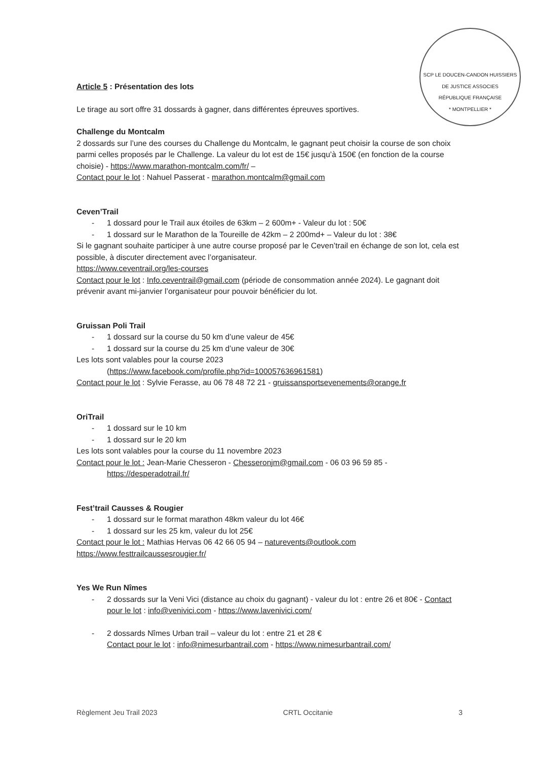SCP LE DOUCEN-CANDON HUISSIERS DE JUSTICE ASSOCIES
RÉPUBLIQUE FRANÇAISE
* MONTPELLIER *
Article 5 : Présentation des lots
Le tirage au sort offre 31 dossards à gagner, dans différentes épreuves sportives.
Challenge du Montcalm
2 dossards sur l’une des courses du Challenge du Montcalm, le gagnant peut choisir la course de son choix parmi celles proposés par le Challenge. La valeur du lot est de 15€ jusqu’à 150€ (en fonction de la course choisie) - https://www.marathon-montcalm.com/fr/ –
Contact pour le lot : Nahuel Passerat - marathon.montcalm@gmail.com
Ceven’Trail
- 1 dossard pour le Trail aux étoiles de 63km – 2 600m+ - Valeur du lot : 50€
- 1 dossard sur le Marathon de la Toureille de 42km – 2 200md+ – Valeur du lot : 38€
Si le gagnant souhaite participer à une autre course proposé par le Ceven’trail en échange de son lot, cela est possible, à discuter directement avec l’organisateur.
https://www.ceventrail.org/les-courses
Contact pour le lot : Info.ceventrail@gmail.com (période de consommation année 2024). Le gagnant doit prévenir avant mi-janvier l’organisateur pour pouvoir bénéficier du lot.
Gruissan Poli Trail
- 1 dossard sur la course du 50 km d’une valeur de 45€
- 1 dossard sur la course du 25 km d’une valeur de 30€
Les lots sont valables pour la course 2023
(https://www.facebook.com/profile.php?id=100057636961581)
Contact pour le lot : Sylvie Ferasse, au 06 78 48 72 21 - gruissansportsevenements@orange.fr
OriTrail
- 1 dossard sur le 10 km
- 1 dossard sur le 20 km
Les lots sont valables pour la course du 11 novembre 2023
Contact pour le lot : Jean-Marie Chesseron - Chesseronjm@gmail.com - 06 03 96 59 85 -
https://desperadotrail.fr/
Fest’trail Causses & Rougier
- 1 dossard sur le format marathon 48km valeur du lot 46€
- 1 dossard sur les 25 km, valeur du lot 25€
Contact pour le lot : Mathias Hervas 06 42 66 05 94 – naturevents@outlook.com
https://www.festtrailcaussesrougier.fr/
Yes We Run Nîmes
- 2 dossards sur la Veni Vici (distance au choix du gagnant) - valeur du lot : entre 26 et 80€ - Contact pour le lot : info@venivici.com - https://www.lavenivici.com/
- 2 dossards Nîmes Urban trail – valeur du lot : entre 21 et 28 €
Contact pour le lot : info@nimesurbantrail.com - https://www.nimesurbantrail.com/
Règlement Jeu Trail 2023 CRTL Occitanie 3